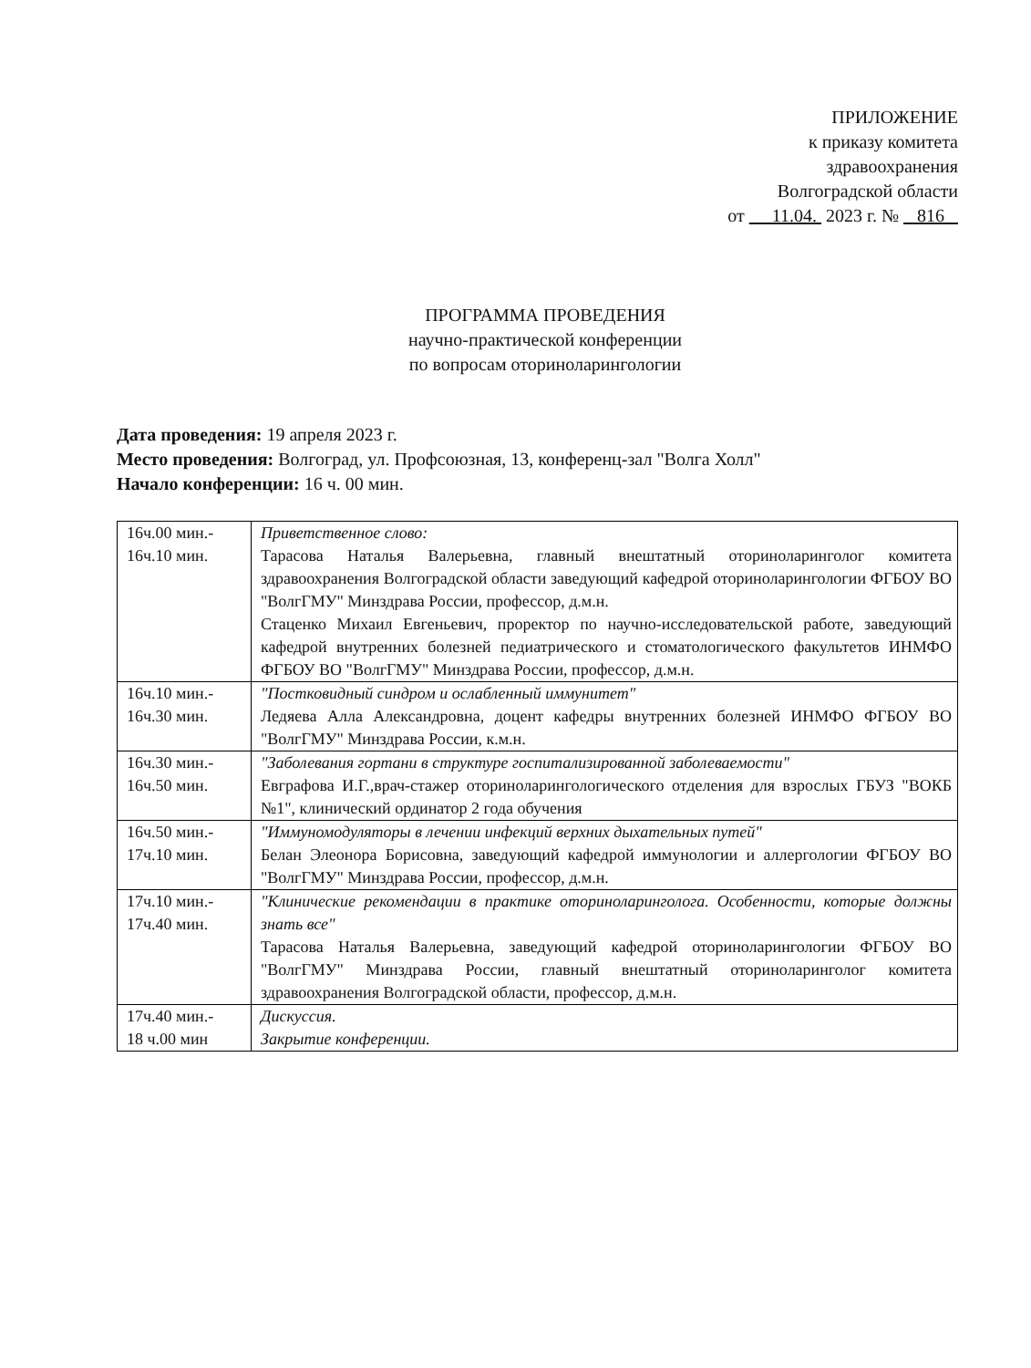ПРИЛОЖЕНИЕ
к приказу комитета
здравоохранения
Волгоградской области
от 11.04. 2023 г. № 816
ПРОГРАММА ПРОВЕДЕНИЯ
научно-практической конференции
по вопросам оториноларингологии
Дата проведения: 19 апреля 2023 г.
Место проведения: Волгоград, ул. Профсоюзная, 13, конференц-зал "Волга Холл"
Начало конференции: 16 ч. 00 мин.
| 16ч.00 мин.- 16ч.10 мин. | Приветственное слово: Тарасова Наталья Валерьевна, главный внештатный оториноларинголог комитета здравоохранения Волгоградской области заведующий кафедрой оториноларингологии ФГБОУ ВО "ВолгГМУ" Минздрава России, профессор, д.м.н. Стаценко Михаил Евгеньевич, проректор по научно-исследовательской работе, заведующий кафедрой внутренних болезней педиатрического и стоматологического факультетов ИНМФО ФГБОУ ВО "ВолгГМУ" Минздрава России, профессор, д.м.н. |
| 16ч.10 мин.- 16ч.30 мин. | "Постковидный синдром и ослабленный иммунитет" Ледяева Алла Александровна, доцент кафедры внутренних болезней ИНМФО ФГБОУ ВО "ВолгГМУ" Минздрава России, к.м.н. |
| 16ч.30 мин.- 16ч.50 мин. | "Заболевания гортани в структуре госпитализированной заболеваемости" Евграфова И.Г.,врач-стажер оториноларингологического отделения для взрослых ГБУЗ "ВОКБ №1", клинический ординатор 2 года обучения |
| 16ч.50 мин.- 17ч.10 мин. | "Иммуномодуляторы в лечении инфекций верхних дыхательных путей" Белан Элеонора Борисовна, заведующий кафедрой иммунологии и аллергологии ФГБОУ ВО "ВолгГМУ" Минздрава России, профессор, д.м.н. |
| 17ч.10 мин.- 17ч.40 мин. | "Клинические рекомендации в практике оториноларинголога. Особенности, которые должны знать все" Тарасова Наталья Валерьевна, заведующий кафедрой оториноларингологии ФГБОУ ВО "ВолгГМУ" Минздрава России, главный внештатный оториноларинголог комитета здравоохранения Волгоградской области, профессор, д.м.н. |
| 17ч.40 мин.- 18 ч.00 мин | Дискуссия. Закрытие конференции. |